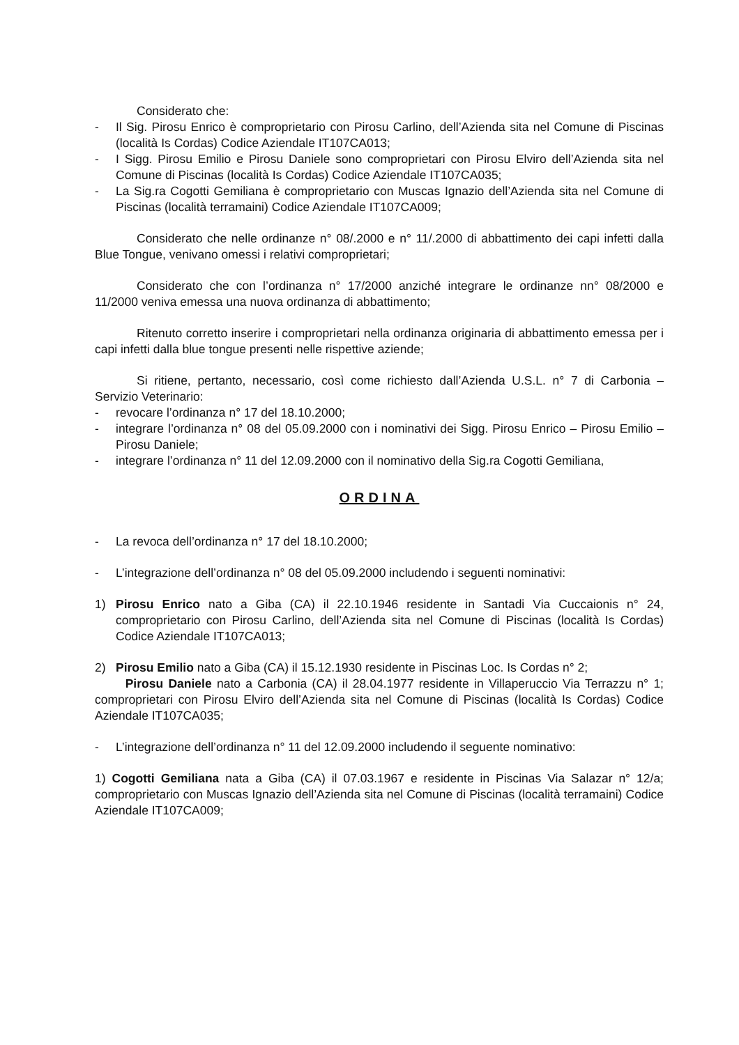Considerato che:
- Il Sig. Pirosu Enrico è comproprietario con Pirosu Carlino, dell’Azienda sita nel Comune di Piscinas (località Is Cordas) Codice Aziendale IT107CA013;
- I Sigg. Pirosu Emilio e Pirosu Daniele sono comproprietari con Pirosu Elviro dell’Azienda sita nel Comune di Piscinas (località Is Cordas) Codice Aziendale IT107CA035;
- La Sig.ra Cogotti Gemiliana è comproprietario con Muscas Ignazio dell’Azienda sita nel Comune di Piscinas (località terramaini) Codice Aziendale IT107CA009;
Considerato che nelle ordinanze n° 08/.2000 e n° 11/.2000 di abbattimento dei capi infetti dalla Blue Tongue, venivano omessi i relativi comproprietari;
Considerato che con l’ordinanza n° 17/2000 anziché integrare le ordinanze nn° 08/2000 e 11/2000 veniva emessa una nuova ordinanza di abbattimento;
Ritenuto corretto inserire i comproprietari nella ordinanza originaria di abbattimento emessa per i capi infetti dalla blue tongue presenti nelle rispettive aziende;
Si ritiene, pertanto, necessario, così come richiesto dall’Azienda U.S.L. n° 7 di Carbonia – Servizio Veterinario:
- revocare l’ordinanza n° 17 del 18.10.2000;
- integrare l’ordinanza n° 08 del 05.09.2000 con i nominativi dei Sigg. Pirosu Enrico – Pirosu Emilio – Pirosu Daniele;
- integrare l’ordinanza n° 11 del 12.09.2000 con il nominativo della Sig.ra Cogotti Gemiliana,
ORDINA
- La revoca dell’ordinanza n° 17 del 18.10.2000;
- L’integrazione dell’ordinanza n° 08 del 05.09.2000 includendo i seguenti nominativi:
1) Pirosu Enrico nato a Giba (CA) il 22.10.1946 residente in Santadi Via Cuccaionis n° 24, comproprietario con Pirosu Carlino, dell’Azienda sita nel Comune di Piscinas (località Is Cordas) Codice Aziendale IT107CA013;
2) Pirosu Emilio nato a Giba (CA) il 15.12.1930 residente in Piscinas Loc. Is Cordas n° 2;
Pirosu Daniele nato a Carbonia (CA) il 28.04.1977 residente in Villaperuccio Via Terrazzu n° 1; comproprietari con Pirosu Elviro dell’Azienda sita nel Comune di Piscinas (località Is Cordas) Codice Aziendale IT107CA035;
- L’integrazione dell’ordinanza n° 11 del 12.09.2000 includendo il seguente nominativo:
1) Cogotti Gemiliana nata a Giba (CA) il 07.03.1967 e residente in Piscinas Via Salazar n° 12/a; comproprietario con Muscas Ignazio dell’Azienda sita nel Comune di Piscinas (località terramaini) Codice Aziendale IT107CA009;